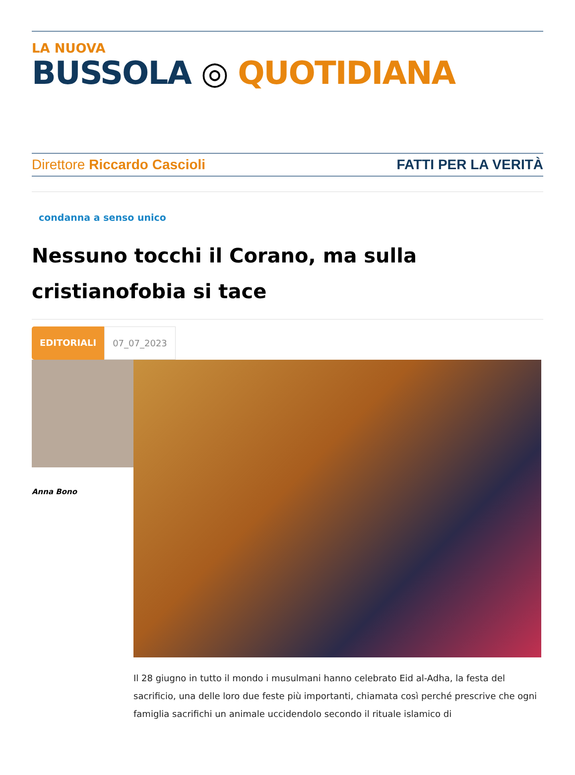LA NUOVA
BUSSOLA ◎ QUOTIDIANA
Direttore Riccardo Cascioli FATTI PER LA VERITÀ
condanna a senso unico
Nessuno tocchi il Corano, ma sulla cristianofobia si tace
EDITORIALI 07_07_2023
Anna Bono
Il 28 giugno in tutto il mondo i musulmani hanno celebrato Eid al-Adha, la festa del sacrificio, una delle loro due feste più importanti, chiamata così perché prescrive che ogni famiglia sacrifichi un animale uccidendolo secondo il rituale islamico di